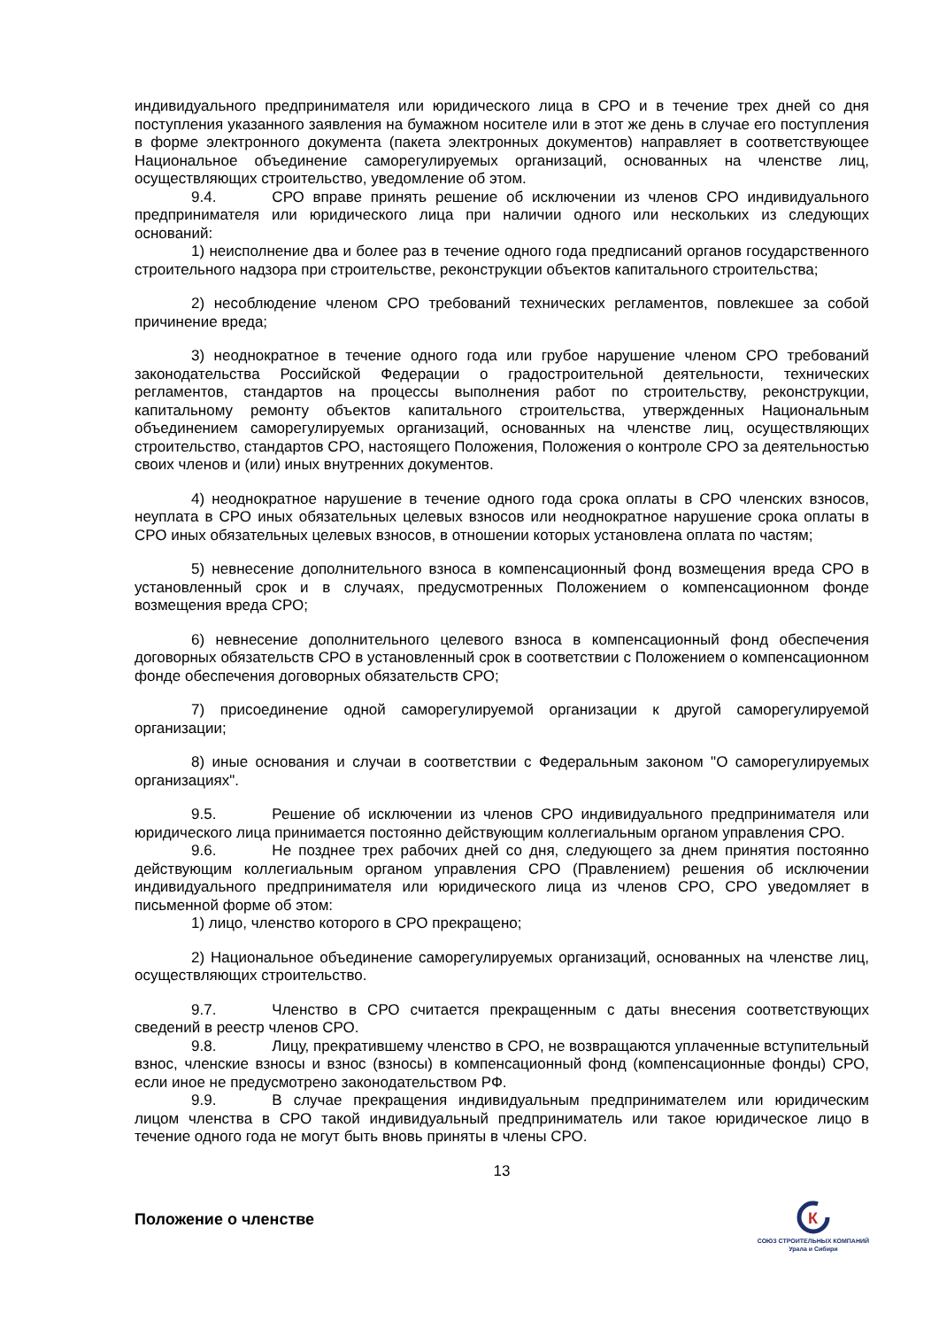индивидуального предпринимателя или юридического лица в СРО и в течение трех дней со дня поступления указанного заявления на бумажном носителе или в этот же день в случае его поступления в форме электронного документа (пакета электронных документов) направляет в соответствующее Национальное объединение саморегулируемых организаций, основанных на членстве лиц, осуществляющих строительство, уведомление об этом.
9.4. СРО вправе принять решение об исключении из членов СРО индивидуального предпринимателя или юридического лица при наличии одного или нескольких из следующих оснований:
1) неисполнение два и более раз в течение одного года предписаний органов государственного строительного надзора при строительстве, реконструкции объектов капитального строительства;
2) несоблюдение членом СРО требований технических регламентов, повлекшее за собой причинение вреда;
3) неоднократное в течение одного года или грубое нарушение членом СРО требований законодательства Российской Федерации о градостроительной деятельности, технических регламентов, стандартов на процессы выполнения работ по строительству, реконструкции, капитальному ремонту объектов капитального строительства, утвержденных Национальным объединением саморегулируемых организаций, основанных на членстве лиц, осуществляющих строительство, стандартов СРО, настоящего Положения, Положения о контроле СРО за деятельностью своих членов и (или) иных внутренних документов.
4) неоднократное нарушение в течение одного года срока оплаты в СРО членских взносов, неуплата в СРО иных обязательных целевых взносов или неоднократное нарушение срока оплаты в СРО иных обязательных целевых взносов, в отношении которых установлена оплата по частям;
5) невнесение дополнительного взноса в компенсационный фонд возмещения вреда СРО в установленный срок и в случаях, предусмотренных Положением о компенсационном фонде возмещения вреда СРО;
6) невнесение дополнительного целевого взноса в компенсационный фонд обеспечения договорных обязательств СРО в установленный срок в соответствии с Положением о компенсационном фонде обеспечения договорных обязательств СРО;
7) присоединение одной саморегулируемой организации к другой саморегулируемой организации;
8) иные основания и случаи в соответствии с Федеральным законом "О саморегулируемых организациях".
9.5. Решение об исключении из членов СРО индивидуального предпринимателя или юридического лица принимается постоянно действующим коллегиальным органом управления СРО.
9.6. Не позднее трех рабочих дней со дня, следующего за днем принятия постоянно действующим коллегиальным органом управления СРО (Правлением) решения об исключении индивидуального предпринимателя или юридического лица из членов СРО, СРО уведомляет в письменной форме об этом:
1) лицо, членство которого в СРО прекращено;
2) Национальное объединение саморегулируемых организаций, основанных на членстве лиц, осуществляющих строительство.
9.7. Членство в СРО считается прекращенным с даты внесения соответствующих сведений в реестр членов СРО.
9.8. Лицу, прекратившему членство в СРО, не возвращаются уплаченные вступительный взнос, членские взносы и взнос (взносы) в компенсационный фонд (компенсационные фонды) СРО, если иное не предусмотрено законодательством РФ.
9.9. В случае прекращения индивидуальным предпринимателем или юридическим лицом членства в СРО такой индивидуальный предприниматель или такое юридическое лицо в течение одного года не могут быть вновь приняты в члены СРО.
13
Положение о членстве
К
СОЮЗ СТРОИТЕЛЬНЫХ КОМПАНИЙ
Урала и Сибири